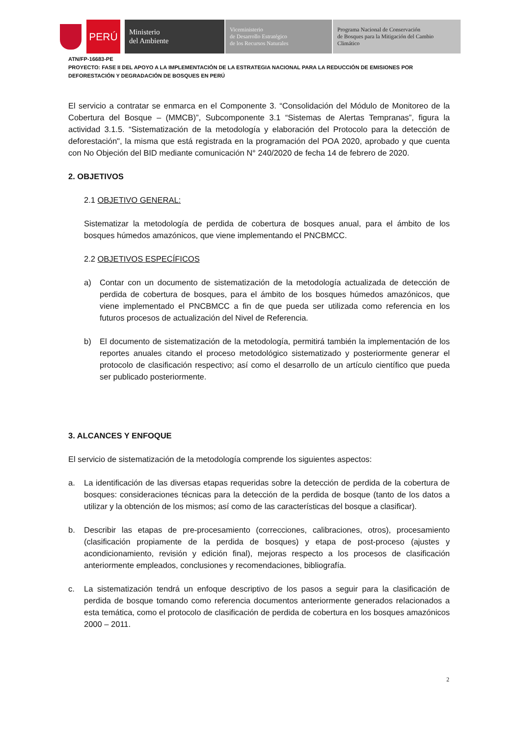PERÚ
Ministerio
del Ambiente
Viceministerio
de Desarrollo Estratégico
de los Recursos Naturales
Programa Nacional de Conservación
de Bosques para la Mitigación del Cambio
Climático
ATN/FP-16683-PE
PROYECTO: FASE II DEL APOYO A LA IMPLEMENTACIÓN DE LA ESTRATEGIA NACIONAL PARA LA REDUCCIÓN DE EMISIONES POR DEFORESTACIÓN Y DEGRADACIÓN DE BOSQUES EN PERÚ
El servicio a contratar se enmarca en el Componente 3. “Consolidación del Módulo de Monitoreo de la Cobertura del Bosque – (MMCB)”, Subcomponente 3.1 “Sistemas de Alertas Tempranas”, figura la actividad 3.1.5. “Sistematización de la metodología y elaboración del Protocolo para la detección de deforestación", la misma que está registrada en la programación del POA 2020, aprobado y que cuenta con No Objeción del BID mediante comunicación N° 240/2020 de fecha 14 de febrero de 2020.
2. OBJETIVOS
2.1 OBJETIVO GENERAL:
Sistematizar la metodología de perdida de cobertura de bosques anual, para el ámbito de los bosques húmedos amazónicos, que viene implementando el PNCBMCC.
2.2 OBJETIVOS ESPECÍFICOS
a) Contar con un documento de sistematización de la metodología actualizada de detección de perdida de cobertura de bosques, para el ámbito de los bosques húmedos amazónicos, que viene implementado el PNCBMCC a fin de que pueda ser utilizada como referencia en los futuros procesos de actualización del Nivel de Referencia.
b) El documento de sistematización de la metodología, permitirá también la implementación de los reportes anuales citando el proceso metodológico sistematizado y posteriormente generar el protocolo de clasificación respectivo; así como el desarrollo de un artículo científico que pueda ser publicado posteriormente.
3. ALCANCES Y ENFOQUE
El servicio de sistematización de la metodología comprende los siguientes aspectos:
a. La identificación de las diversas etapas requeridas sobre la detección de perdida de la cobertura de bosques: consideraciones técnicas para la detección de la perdida de bosque (tanto de los datos a utilizar y la obtención de los mismos; así como de las características del bosque a clasificar).
b. Describir las etapas de pre-procesamiento (correcciones, calibraciones, otros), procesamiento (clasificación propiamente de la perdida de bosques) y etapa de post-proceso (ajustes y acondicionamiento, revisión y edición final), mejoras respecto a los procesos de clasificación anteriormente empleados, conclusiones y recomendaciones, bibliografía.
c. La sistematización tendrá un enfoque descriptivo de los pasos a seguir para la clasificación de perdida de bosque tomando como referencia documentos anteriormente generados relacionados a esta temática, como el protocolo de clasificación de perdida de cobertura en los bosques amazónicos 2000 – 2011.
2